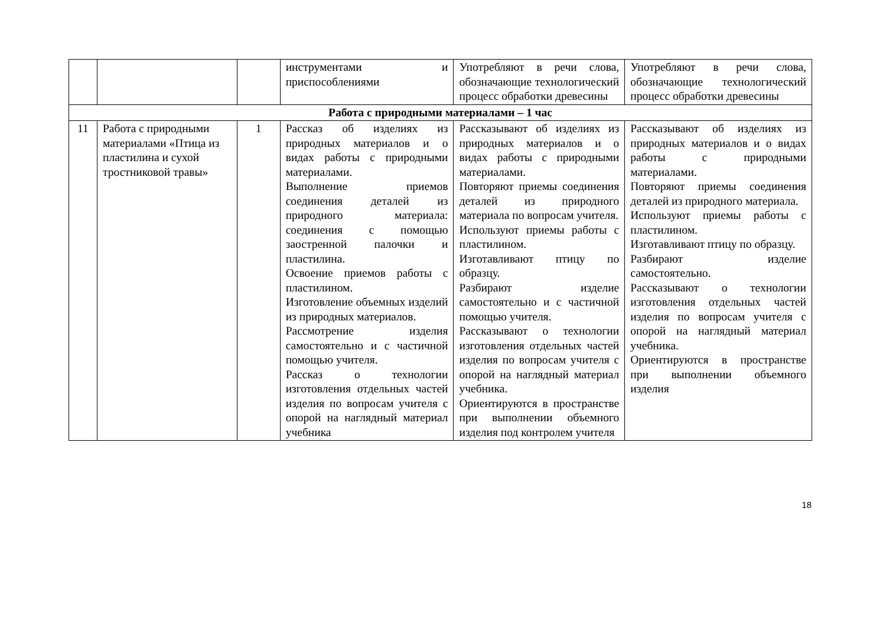| | | | инструментами и приспособлениями | Употребляют в речи слова, обозначающие технологический процесс обработки древесины | Употребляют в речи слова, обозначающие технологический процесс обработки древесины |
| Работа с природными материалами – 1 час | | | | | |
| 11 | Работа с природными материалами «Птица из пластилина и сухой тростниковой травы» | 1 | Рассказ об изделиях из природных материалов и о видах работы с природными материалами. Выполнение приемов соединения деталей из природного материала: соединения с помощью заостренной палочки и пластилина. Освоение приемов работы с пластилином. Изготовление объемных изделий из природных материалов. Рассмотрение изделия самостоятельно и с частичной помощью учителя. Рассказ о технологии изготовления отдельных частей изделия по вопросам учителя с опорой на наглядный материал учебника | Рассказывают об изделиях из природных материалов и о видах работы с природными материалами. Повторяют приемы соединения деталей из природного материала по вопросам учителя. Используют приемы работы с пластилином. Изготавливают птицу по образцу. Разбирают изделие самостоятельно и с частичной помощью учителя. Рассказывают о технологии изготовления отдельных частей изделия по вопросам учителя с опорой на наглядный материал учебника. Ориентируются в пространстве при выполнении объемного изделия под контролем учителя | Рассказывают об изделиях из природных материалов и о видах работы с природными материалами. Повторяют приемы соединения деталей из природного материала. Используют приемы работы с пластилином. Изготавливают птицу по образцу. Разбирают изделие самостоятельно. Рассказывают о технологии изготовления отдельных частей изделия по вопросам учителя с опорой на наглядный материал учебника. Ориентируются в пространстве при выполнении объемного изделия |
18